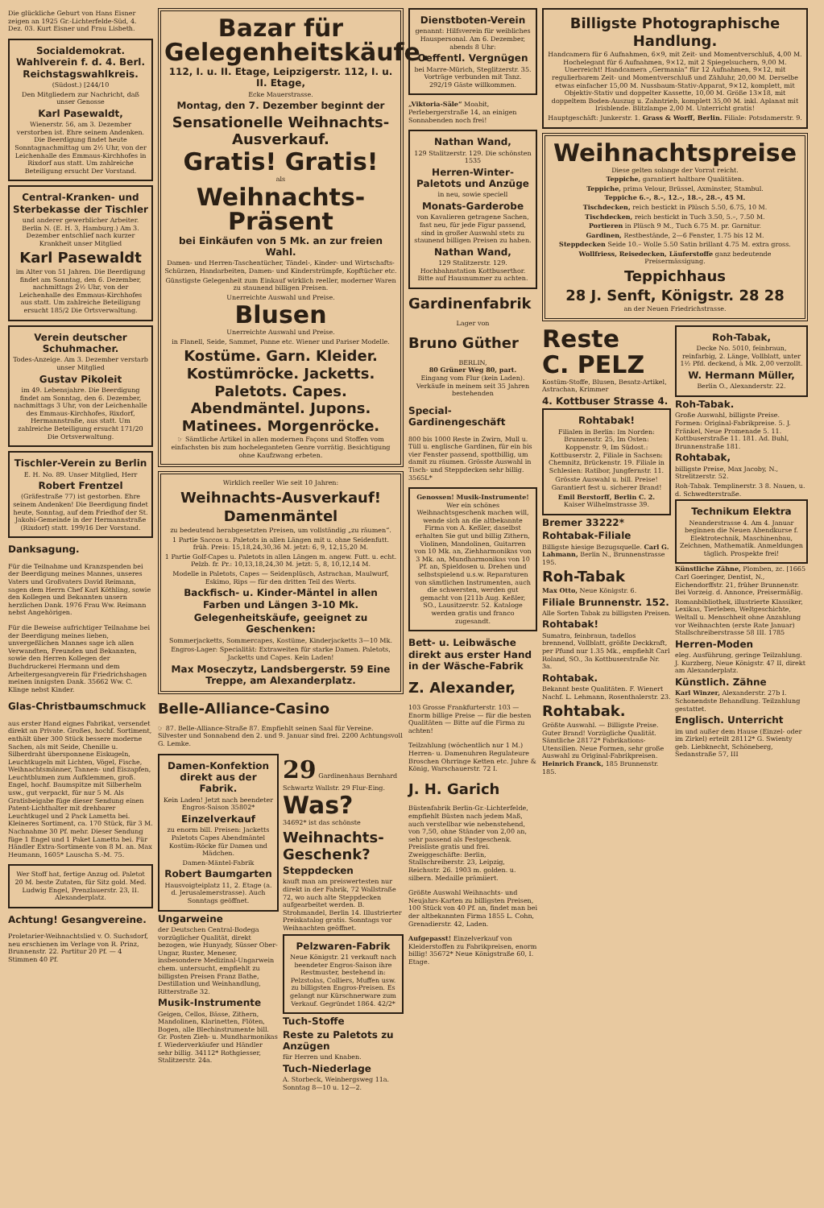Die glückliche Geburt von Hans Eisner zeigen an 1925 Gr.-Lichterfelde-Süd, 4. Dez. 03. Kurt Eisner und Frau Lisbeth.
Socialdemokrat. Wahlverein f. d. 4. Berl. Reichstagswahlkreis.
(Südost.) [244/10
Den Mitgliedern zur Nachricht, daß unser Genosse
Karl Pasewaldt,
Wienerstr. 56, am 3. Dezember verstorben ist. Ehre seinem Andenken. Die Beerdigung findet heute Sonntagnachmittag um 2½ Uhr, von der Leichenhalle des Emmaus-Kirchhofes in Rixdorf aus statt. Um zahlreiche Beteiligung ersucht Der Vorstand.
Central-Kranken- und Sterbekasse der Tischler
und anderer gewerblicher Arbeiter. Berlin N. (E. H. 3, Hamburg.) Am 3. Dezember entschlief nach kurzer Krankheit unser Mitglied
Karl Pasewaldt
im Alter von 51 Jahren. Die Beerdigung findet am Sonntag, den 6. Dezember, nachmittags 2½ Uhr, von der Leichenhalle des Emmaus-Kirchhofes aus statt. Um zahlreiche Beteiligung ersucht 185/2 Die Ortsverwaltung.
Verein deutscher Schuhmacher.
Todes-Anzeige. Am 3. Dezember verstarb unser Mitglied
Gustav Pikoleit
im 49. Lebensjahre. Die Beerdigung findet am Sonntag, den 6. Dezember, nachmittags 3 Uhr, von der Leichenhalle des Emmaus-Kirchhofes, Rixdorf, Hermannstraße, aus statt. Um zahlreiche Beteiligung ersucht 171/20 Die Ortsverwaltung.
Tischler-Verein zu Berlin
E. H. No. 89. Unser Mitglied, Herr
Robert Frentzel
(Gräfestraße 77) ist gestorben. Ehre seinem Andenken! Die Beerdigung findet heute, Sonntag, auf dem Friedhof der St. Jakobi-Gemeinde in der Hermannstraße (Rixdorf) statt. 199/16 Der Vorstand.
Danksagung.
Für die Teilnahme und Kranzspenden bei der Beerdigung meines Mannes, unseres Vaters und Großvaters David Reimann, sagen dem Herrn Chef Karl Köthling, sowie den Kollegen und Bekannten unsern herzlichen Dank. 1976 Frau Ww. Reimann nebst Angehörigen.
Für die Beweise aufrichtiger Teilnahme bei der Beerdigung meines lieben, unvergeßlichen Mannes sage ich allen Verwandten, Freunden und Bekannten, sowie den Herren Kollegen der Buchdruckerei Hermann und dem Arbeitergesangverein für Friedrichshagen meinen innigsten Dank. 35662 Ww. C. Klinge nebst Kinder.
Glas-Christbaumschmuck
aus erster Hand eignes Fabrikat, versendet direkt an Private. Großes, hochf. Sortiment, enthält über 300 Stück bessere moderne Sachen, als mit Seide, Chenille u. Silberdraht übersponnene Eiskugeln, Leuchtkugeln mit Lichten, Vögel, Fische, Weihnachtsmänner, Tannen- und Eiszapfen, Leuchtblumen zum Aufklemmen, groß. Engel, hochf. Baumspitze mit Silberhelm usw., gut verpackt, für nur 5 M. Als Gratisbeigabe füge dieser Sendung einen Patent-Lichthalter mit drehbarer Leuchtkugel und 2 Pack Lametta bei. Kleineres Sortiment, ca. 170 Stück, für 3 M. Nachnahme 30 Pf. mehr. Dieser Sendung füge 1 Engel und 1 Paket Lametta bei. Für Händler Extra-Sortimente von 8 M. an. Max Heumann, 1605* Lauscha S.-M. 75.
Wer Stoff hat, fertige Anzug od. Paletot 20 M. beste Zutaten, für Sitz gold. Med. Ludwig Engel, Prenzlauerstr. 23, II. Alexanderplatz.
Achtung! Gesangvereine.
Proletarier-Weihnachtslied v. O. Suchsdorf, neu erschienen im Verlage von R. Prinz, Brunnenstr. 22. Partitur 20 Pf. — 4 Stimmen 40 Pf.
Bazar für Gelegenheitskäufe.
112, I. u. II. Etage, Leipzigerstr. 112, I. u. II. Etage,
Ecke Mauerstrasse.
Montag, den 7. Dezember beginnt der
Sensationelle Weihnachts-Ausverkauf.
Gratis! Gratis!
als
Weihnachts-Präsent
bei Einkäufen von 5 Mk. an zur freien Wahl.
Damen- und Herren-Taschentücher, Tändel-, Kinder- und Wirtschafts-Schürzen, Handarbeiten, Damen- und Kinderstrümpfe, Kopftücher etc.
Günstigste Gelegenheit zum Einkauf wirklich reeller, moderner Waren zu staunend billigen Preisen.
Unerreichte Auswahl und Preise.
Blusen
Unerreichte Auswahl und Preise.
in Flanell, Seide, Sammet, Panne etc. Wiener und Pariser Modelle.
Kostüme. Garn. Kleider. Kostümröcke. Jacketts. Paletots. Capes. Abendmäntel. Jupons. Matinees. Morgenröcke.
☞ Sämtliche Artikel in allen modernen Façons und Stoffen vom einfachsten bis zum hocheleganteten Genre vorrätig. Besichtigung ohne Kaufzwang erbeten.
Wirklich reeller Wie seit 10 Jahren:
Weihnachts-Ausverkauf!
Damenmäntel
zu bedeutend herabgesetzten Preisen, um vollständig „zu räumen“.
1 Partie Saccos u. Paletots in allen Längen mit u. ohne Seidenfutt. früh. Preis: 15,18,24,30,36 M. jetzt: 6, 9, 12,15,20 M.
1 Partie Golf-Capes u. Paletots in allen Längen m. angew. Futt. u. echt. Pelzb. fr. Pr.: 10,13,18,24,30 M. jetzt: 5, 8, 10,12,14 M.
Modelle in Paletots, Capes — Seidenplüsch, Astrachan, Maulwurf, Eskimo, Rips — für den dritten Teil des Werts.
Backfisch- u. Kinder-Mäntel in allen Farben und Längen 3-10 Mk.
Gelegenheitskäufe, geeignet zu Geschenken:
Sommerjacketts, Sommercapes, Kostüme, Kinderjacketts 3—10 Mk.
Engros-Lager: Specialität: Extraweiten für starke Damen. Paletots, Jacketts und Capes. Kein Laden!
Max Moseczytz, Landsbergerstr. 59 Eine Treppe, am Alexanderplatz.
Belle-Alliance-Casino
☞ 87. Belle-Alliance-Straße 87. Empfiehlt seinen Saal für Vereine. Silvester und Sonnabend den 2. und 9. Januar sind frei. 2200 Achtungsvoll G. Lemke.
Damen-Konfektion direkt aus der Fabrik.
Kein Laden! Jetzt nach beendeter Engros-Saison 35802*
Einzelverkauf
zu enorm bill. Preisen: Jacketts Paletots Capes Abendmäntel Kostüm-Röcke für Damen und Mädchen.
Damen-Mäntel-Fabrik
Robert Baumgarten
Hausvoigteiplatz 11, 2. Etage (a. d. Jerusalemerstrasse). Auch Sonntags geöffnet.
Ungarweine
der Deutschen Central-Bodega vorzüglicher Qualität, direkt bezogen, wie Hunyady, Süsser Ober-Ungar, Ruster, Meneser, insbesondere Medizinal-Ungarwein chem. untersucht, empfiehlt zu billigsten Preisen Franz Bathe, Destillation und Weinhandlung, Ritterstraße 32.
Musik-Instrumente
Geigen, Cellos, Bässe, Zithern, Mandolinen, Klarinetten, Flöten, Bogen, alle Blechinstrumente bill. Gr. Posten Zieh- u. Mundharmonikas f. Wiederverkäufer und Händler sehr billig. 34112* Rothgiesser, Stalitzerstr. 24a.
29 Gardinenhaus Bernhard Schwartz Wallstr. 29 Flur-Eing.
Was?
34692* ist das schönste
Weihnachts-Geschenk?
Steppdecken
kauft man am preiswertesten nur direkt in der Fabrik, 72 Wallstraße 72, wo auch alte Steppdecken aufgearbeitet werden. B. Strohmandel, Berlin 14. Illustrierter Preiskatalog gratis. Sonntags vor Weihnachten geöffnet.
Pelzwaren-Fabrik
Neue Königstr. 21 verkauft nach beendeter Engros-Saison ihre Restmuster, bestehend in: Pelzstolas, Colliers, Muffen usw. zu billigsten Engros-Preisen. Es gelangt nur Kürschnerware zum Verkauf. Gegründet 1864. 42/2*
Tuch-Stoffe
Reste zu Paletots zu Anzügen
für Herren und Knaben.
Tuch-Niederlage
A. Storbeck, Weinbergsweg 11a. Sonntag 8—10 u. 12—2.
Dienstboten-Verein
genannt: Hilfsverein für weibliches Hauspersonal. Am 6. Dezember, abends 8 Uhr:
Oeffentl. Vergnügen
bei Marre-Mürich, Steglitzerstr. 35. Vorträge verbunden mit Tanz. 292/19 Gäste willkommen.
„Viktoria-Säle“ Moabit, Perlebergerstraße 14, an einigen Sonnabenden noch frei!
Nathan Wand,
129 Stalitzerstr. 129. Die schönsten 1535
Herren-Winter-Paletots und Anzüge
in neu, sowie speciell
Monats-Garderobe
von Kavalieren getragene Sachen, fast neu, für jede Figur passend, sind in großer Auswahl stets zu staunend billigen Preisen zu haben.
Nathan Wand,
129 Stalitzerstr. 129. Hochbahnstation Kottbuserthor. Bitte auf Hausnummer zu achten.
Gardinenfabrik
Lager von
Bruno Güther
BERLIN,
80 Grüner Weg 80, part.
Eingang vom Flur (kein Laden). Verkäufe in meinem seit 35 Jahren bestehenden
Special-Gardinengeschäft
800 bis 1000 Reste in Zwirn, Mull u. Tüll u. englische Gardinen, für ein bis vier Fenster passend, spottbillig, um damit zu räumen. Grösste Auswahl in Tisch- und Steppdecken sehr billig. 3565L*
Genossen! Musik-Instrumente! Wer ein schönes Weihnachtsgeschenk machen will, wende sich an die altbekannte Firma von A. Keßler, daselbst erhalten Sie gut und billig Zithern, Violinen, Mandolinen, Guitarren von 10 Mk. an, Ziehharmonikas von 3 Mk. an, Mundharmonikas von 10 Pf. an, Spieldosen u. Drehen und selbstspielend u.s.w. Reparaturen von sämtlichen Instrumenten, auch die schwersten, werden gut gemacht von [211b Aug. Keßler, SO., Lausitzerstr. 52. Kataloge werden gratis und franco zugesandt.
Bett- u. Leibwäsche direkt aus erster Hand in der Wäsche-Fabrik
Z. Alexander,
103 Grosse Frankfurterstr. 103 — Enorm billige Preise — für die besten Qualitäten — Bitte auf die Firma zu achten!
Teilzahlung (wöchentlich nur 1 M.) Herren- u. Damenuhren Regulateure Broschen Ohrringe Ketten etc. Juhre & König, Warschauerstr. 72 I.
J. H. Garich
Büstenfabrik Berlin-Gr.-Lichterfelde, empfiehlt Büsten nach jedem Maß, auch verstellbar wie nebenstehend, von 7,50, ohne Ständer von 2,00 an, sehr passend als Festgeschenk. Preisliste gratis und frei. Zweiggeschäfte: Berlin, Stallschreiberstr. 23, Leipzig, Reichsstr. 26. 1903 m. golden. u. silbern. Medaille prämiiert.
Größte Auswahl Weihnachts- und Neujahrs-Karten zu billigsten Preisen, 100 Stück von 40 Pf. an, findet man bei der altbekannten Firma 1855 L. Cohn, Grenadierstr. 42, Laden.
Aufgepasst! Einzelverkauf von Kleiderstoffen zu Fabrikpreisen, enorm billig! 35672* Neue Königstraße 60, I. Etage.
Billigste Photographische Handlung.
Handcamera für 6 Aufnahmen, 6×9, mit Zeit- und Momentverschluß, 4,00 M. Hochelegant für 6 Aufnahmen, 9×12, mit 2 Spiegelsuchern, 9,00 M. Unerreicht! Handcamera „Germania“ für 12 Aufnahmen, 9×12, mit regulierbarem Zeit- und Momentverschluß und Zähluhr, 20,00 M. Derselbe etwas einfacher 15,00 M. Nussbaum-Stativ-Apparat, 9×12, komplett, mit Objektiv-Stativ und doppelter Kassette, 10,00 M. Größe 13×18, mit doppeltem Boden-Auszug u. Zahntrieb, komplett 35,00 M. inkl. Aplanat mit Irisblende. Blitzlampe 2,00 M. Unterricht gratis!
Hauptgeschäft: Junkerstr. 1. Grass & Worff, Berlin. Filiale: Potsdamerstr. 9.
Weihnachtspreise
Diese gelten solange der Vorrat reicht.
Teppiche, garantiert haltbare Qualitäten.
Teppiche, prima Velour, Brüssel, Axminster, Stambul.
Teppiche 6.–, 8.–, 12.–, 18.–, 28.–, 45 M.
Tischdecken, reich bestickt in Plüsch 5.50, 6.75, 10 M.
Tischdecken, reich bestickt in Tuch 3.50, 5.–, 7.50 M.
Portieren in Plüsch 9 M., Tuch 6.75 M. pr. Garnitur.
Gardinen, Restbestände, 2—6 Fenster, 1.75 bis 12 M.
Steppdecken Seide 10.– Wolle 5.50 Satin brillant 4.75 M. extra gross.
Wollfriess, Reisedecken, Läuferstoffe ganz bedeutende Preisermässigung.
Teppichhaus
28 J. Senft, Königstr. 28 28
an der Neuen Friedrichstrasse.
Reste
C. PELZ
Kostüm-Stoffe, Blusen, Besatz-Artikel, Astrachan, Krimmer
4. Kottbuser Strasse 4.
Rohtabak!
Filialen in Berlin: Im Norden: Brunnenstr. 25, Im Osten: Koppenstr. 9, Im Südost.: Kottbuserstr. 2, Filiale in Sachsen: Chemnitz, Brückenstr. 19. Filiale in Schlesien: Ratibor, Jungfernstr. 11.
Grösste Auswahl u. bill. Preise! Garantiert fest u. sicherer Brand!
Emil Berstorff, Berlin C. 2. Kaiser Wilhelmstrasse 39.
Bremer 33222*
Rohtabak-Filiale
Billigste hiesige Bezugsquelle. Carl G. Lahmann, Berlin N., Brunnenstrasse 195.
Roh-Tabak
Max Otto, Neue Königstr. 6.
Filiale Brunnenstr. 152.
Alle Sorten Tabak zu billigsten Preisen.
Rohtabak!
Sumatra, feinbraun, tadellos brennend, Vollblatt, größte Deckkraft, per Pfund nur 1.35 Mk., empfiehlt Carl Roland, SO., 3a Kottbuserstraße Nr. 3a.
Rohtabak.
Bekannt beste Qualitäten. F. Wienert Nachf. L. Lehmann, Rosenthalerstr. 23.
Rohtabak.
Größte Auswahl. — Billigste Preise. Guter Brand! Vorzügliche Qualität. Sämtliche 28172* Fabrikations-Utensilien. Neue Formen, sehr große Auswahl zu Original-Fabrikpreisen. Heinrich Franck, 185 Brunnenstr. 185.
Roh-Tabak,
Decke No. 5010, feinbraun, reinfarbig, 2. Länge, Vollblatt, unter 1½ Pfd. deckend, à Mk. 2,00 verzollt.
W. Hermann Müller,
Berlin O., Alexanderstr. 22.
Roh-Tabak.
Große Auswahl, billigste Preise. Formen: Original-Fabrikpreise. 5. J. Fränkel, Neue Promenade 5. 11. Kottbuserstraße 11. 181. Ad. Buhl, Brunnenstraße 181.
Rohtabak,
billigste Preise, Max Jacoby, N., Strelitzerstr. 52.
Roh-Tabak. Templinerstr. 3 8. Nauen, u. d. Schwedterstraße.
Technikum Elektra
Neanderstrasse 4. Am 4. Januar beginnen die Neuen Abendkurse f. Elektrotechnik, Maschinenbau, Zeichnen, Mathematik. Anmeldungen täglich. Prospekte frei!
Künstliche Zähne, Plomben, zc. [1665 Carl Goeringer, Dentist, N., Eichendorffstr. 21, früher Brunnenstr. Bei Vorzeig. d. Annonce, Preisermäßig.
Romanbibliothek, illustrierte Klassiker, Lexikas, Tierleben, Weltgeschichte, Weltall u. Menschheit ohne Anzahlung vor Weihnachten (erste Rate Januar) Stallschreiberstrasse 58 III. 1785
Herren-Moden
eleg. Ausführung, geringe Teilzahlung. J. Kurzberg, Neue Königstr. 47 II, direkt am Alexanderplatz.
Künstlich. Zähne
Karl Winzer, Alexanderstr. 27b I. Schonendste Behandlung. Teilzahlung gestattet.
Englisch. Unterricht
im und außer dem Hause (Einzel- oder im Zirkel) erteilt 28112* G. Swienty geb. Liebknecht, Schöneberg, Sedanstraße 57, III